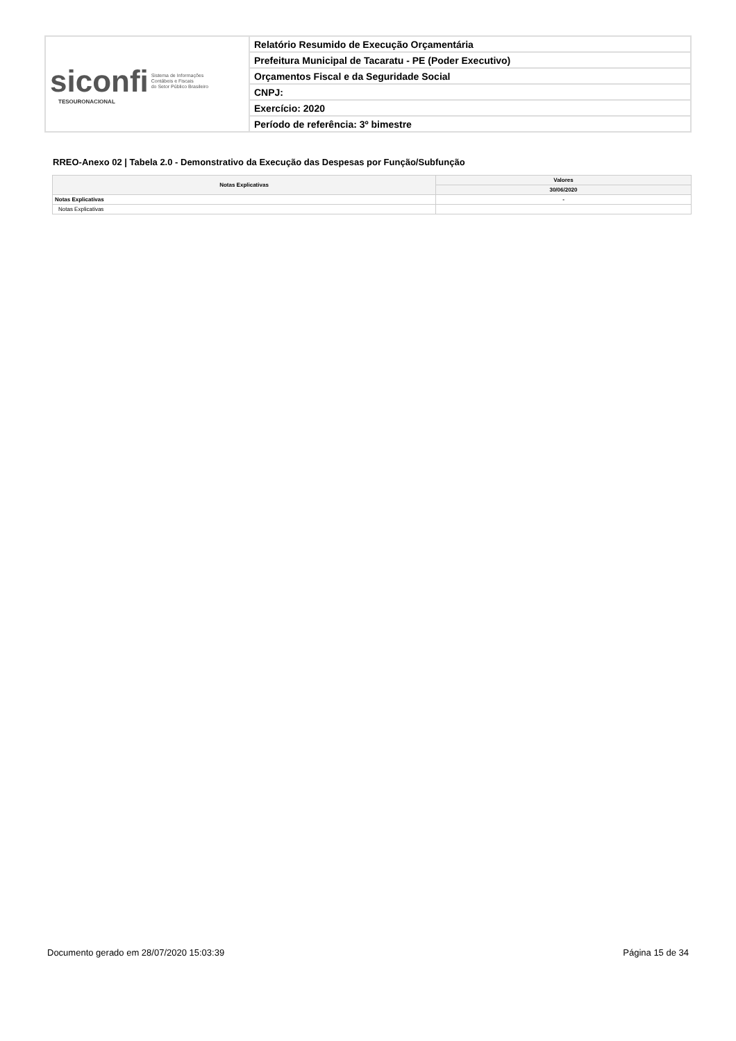| siconfi Sistema de Informações Contábeis e Fiscais do Setor Público Brasileiro TESOURONACIONAL | Relatório Resumido de Execução Orçamentária |
| | Prefeitura Municipal de Tacaratu - PE (Poder Executivo) |
| | Orçamentos Fiscal e da Seguridade Social |
| | CNPJ: |
| | Exercício: 2020 |
| | Período de referência: 3º bimestre |
RREO-Anexo 02 | Tabela 2.0 - Demonstrativo da Execução das Despesas por Função/Subfunção
| Notas Explicativas | Valores |
| --- | --- |
| | 30/06/2020 |
| Notas Explicativas | - |
| Notas Explicativas | |
Documento gerado em 28/07/2020 15:03:39 Página 15 de 34